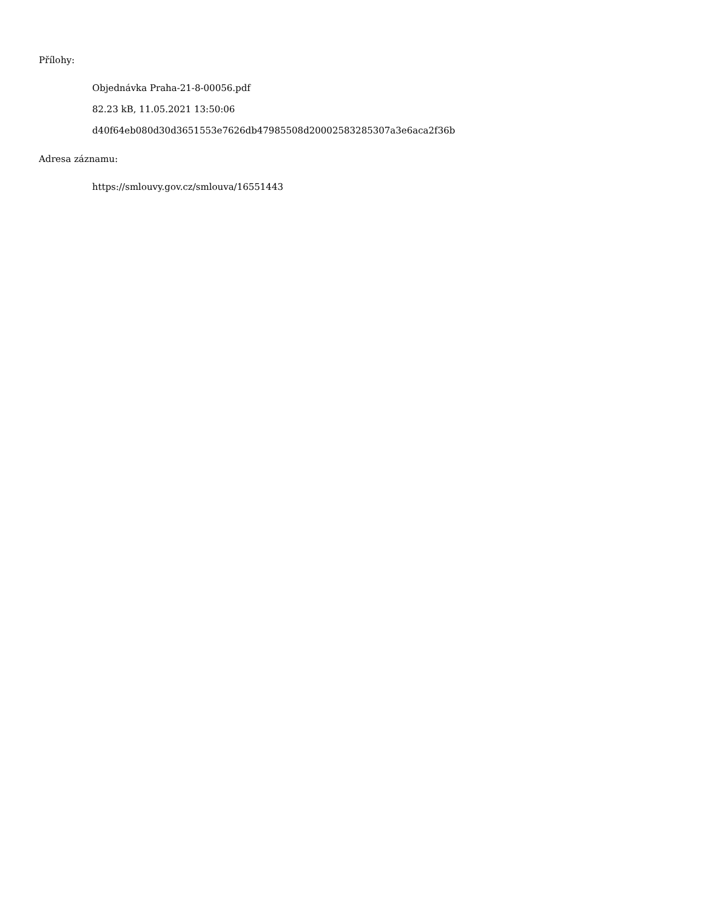Přílohy:
Objednávka Praha-21-8-00056.pdf
82.23 kB, 11.05.2021 13:50:06
d40f64eb080d30d3651553e7626db47985508d20002583285307a3e6aca2f36b
Adresa záznamu:
https://smlouvy.gov.cz/smlouva/16551443